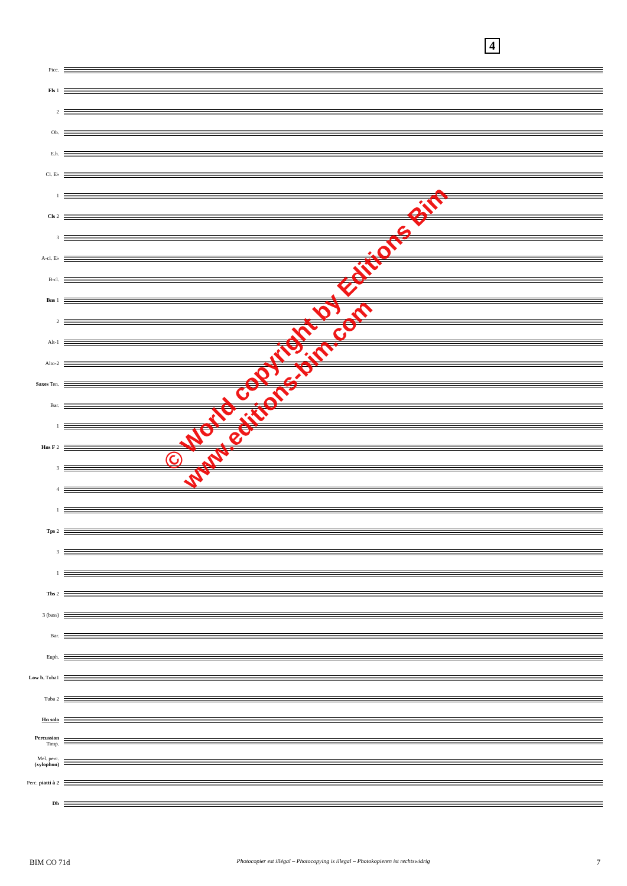4
Picc.
Fls 1
2
Ob.
E.h.
Cl. E♭
1
Cls 2
3
A-cl. E♭
B-cl.
Bns 1
2
Alt-1
Alto-2
Saxes Ten.
Bar.
1
Hns F 2
3
4
1
Tps 2
3
1
Tbs 2
3 (bass)
Bar.
Euph.
Low b. Tuba1
Tuba 2
Hn solo
Percussion Timp.
Mel. perc. (xylophon)
Perc. piatti à 2
Db
© World copyright by Editions Bim
www.editions-bim.com
BIM CO 71d Photocopier est illégal – Photocopying is illegal – Photokopieren ist rechtswidrig 7